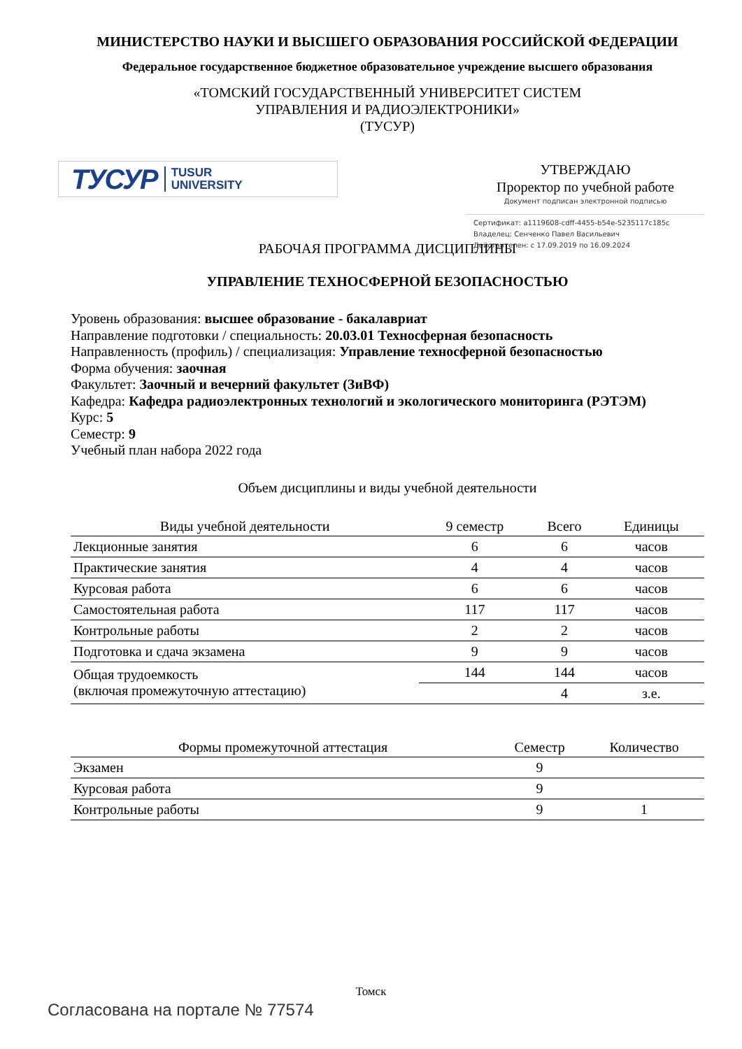МИНИСТЕРСТВО НАУКИ И ВЫСШЕГО ОБРАЗОВАНИЯ РОССИЙСКОЙ ФЕДЕРАЦИИ
Федеральное государственное бюджетное образовательное учреждение высшего образования
«ТОМСКИЙ ГОСУДАРСТВЕННЫЙ УНИВЕРСИТЕТ СИСТЕМ
УПРАВЛЕНИЯ И РАДИОЭЛЕКТРОНИКИ»
(ТУСУР)
ТУСУР TUSUR
UNIVERSITY
УТВЕРЖДАЮ
Проректор по учебной работе
Документ подписан электронной подписью
Сертификат: a1119608-cdff-4455-b54e-5235117c185c
Владелец: Сенченко Павел Васильевич
Действителен: с 17.09.2019 по 16.09.2024
РАБОЧАЯ ПРОГРАММА ДИСЦИПЛИНЫ
УПРАВЛЕНИЕ ТЕХНОСФЕРНОЙ БЕЗОПАСНОСТЬЮ
Уровень образования: высшее образование - бакалавриат
Направление подготовки / специальность: 20.03.01 Техносферная безопасность
Направленность (профиль) / специализация: Управление техносферной безопасностью
Форма обучения: заочная
Факультет: Заочный и вечерний факультет (ЗиВФ)
Кафедра: Кафедра радиоэлектронных технологий и экологического мониторинга (РЭТЭМ)
Курс: 5
Семестр: 9
Учебный план набора 2022 года
Объем дисциплины и виды учебной деятельности
| Виды учебной деятельности | 9 семестр | Всего | Единицы |
| --- | --- | --- | --- |
| Лекционные занятия | 6 | 6 | часов |
| Практические занятия | 4 | 4 | часов |
| Курсовая работа | 6 | 6 | часов |
| Самостоятельная работа | 117 | 117 | часов |
| Контрольные работы | 2 | 2 | часов |
| Подготовка и сдача экзамена | 9 | 9 | часов |
| Общая трудоемкость (включая промежуточную аттестацию) | 144 | 144 | часов |
| | | 4 | з.е. |
| Формы промежуточной аттестация | Семестр | Количество |
| --- | --- | --- |
| Экзамен | 9 | |
| Курсовая работа | 9 | |
| Контрольные работы | 9 | 1 |
Томск
Согласована на портале № 77574